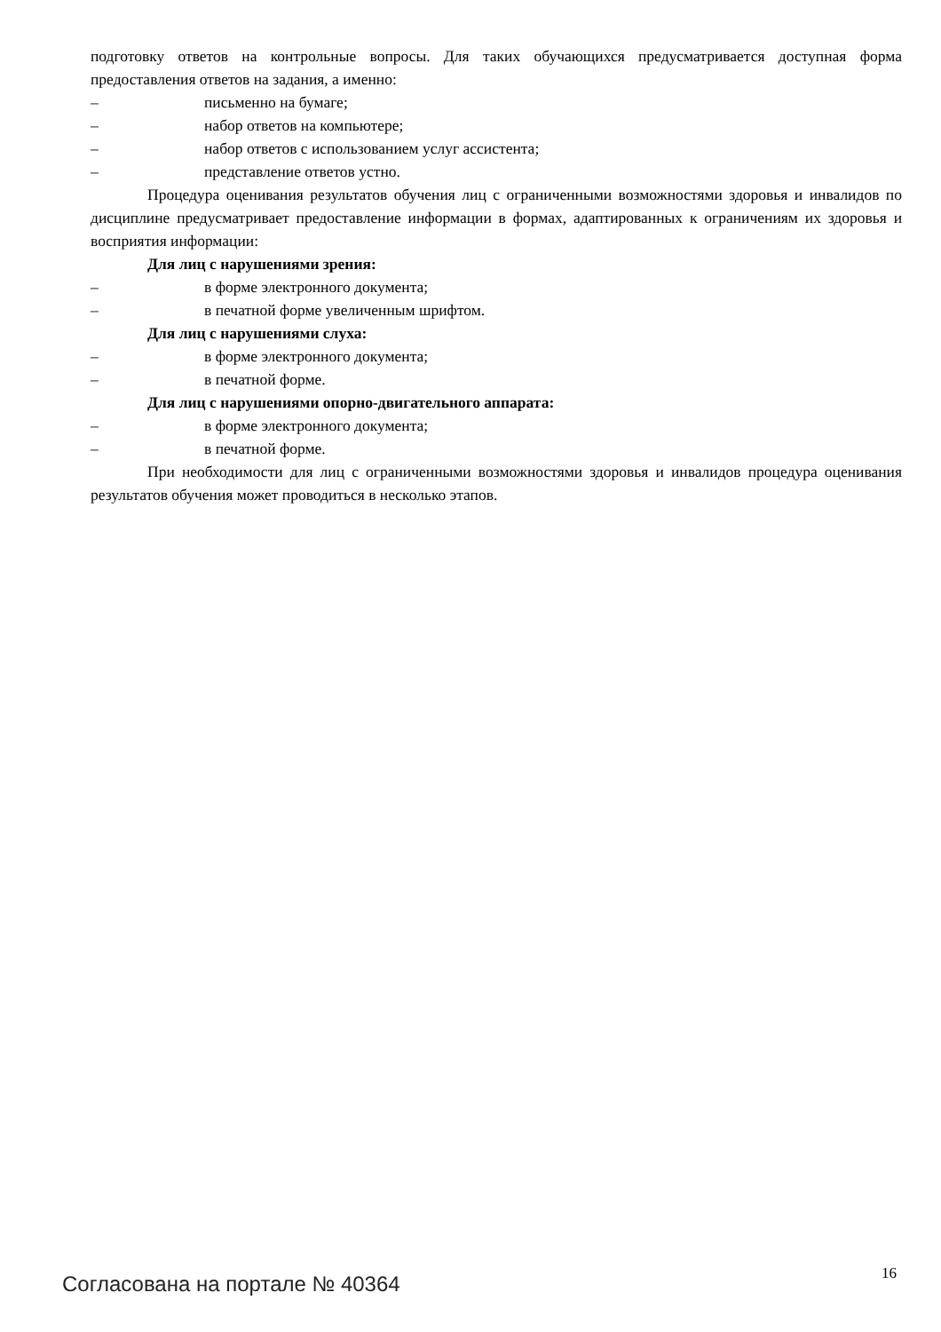подготовку ответов на контрольные вопросы. Для таких обучающихся предусматривается доступная форма предоставления ответов на задания, а именно:
– письменно на бумаге;
– набор ответов на компьютере;
– набор ответов с использованием услуг ассистента;
– представление ответов устно.
Процедура оценивания результатов обучения лиц с ограниченными возможностями здоровья и инвалидов по дисциплине предусматривает предоставление информации в формах, адаптированных к ограничениям их здоровья и восприятия информации:
Для лиц с нарушениями зрения:
– в форме электронного документа;
– в печатной форме увеличенным шрифтом.
Для лиц с нарушениями слуха:
– в форме электронного документа;
– в печатной форме.
Для лиц с нарушениями опорно-двигательного аппарата:
– в форме электронного документа;
– в печатной форме.
При необходимости для лиц с ограниченными возможностями здоровья и инвалидов процедура оценивания результатов обучения может проводиться в несколько этапов.
Согласована на портале № 40364 16